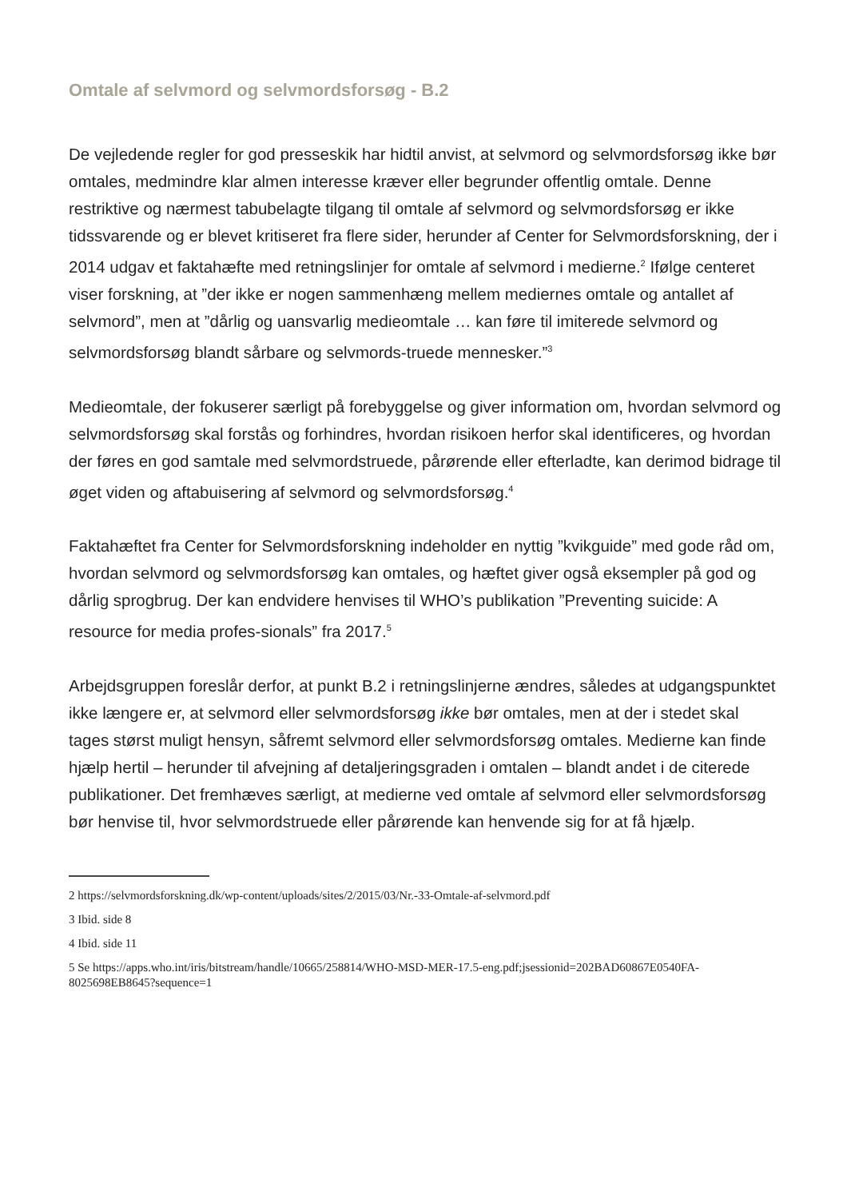Omtale af selvmord og selvmordsforsøg - B.2
De vejledende regler for god presseskik har hidtil anvist, at selvmord og selvmordsforsøg ikke bør omtales, medmindre klar almen interesse kræver eller begrunder offentlig omtale. Denne restriktive og nærmest tabubelagte tilgang til omtale af selvmord og selvmordsforsøg er ikke tidssvarende og er blevet kritiseret fra flere sider, herunder af Center for Selvmordsforskning, der i 2014 udgav et faktahæfte med retningslinjer for omtale af selvmord i medierne.<sup>2</sup> Ifølge centeret viser forskning, at ”der ikke er nogen sammenhæng mellem mediernes omtale og antallet af selvmord”, men at ”dårlig og uansvarlig medieomtale … kan føre til imiterede selvmord og selvmordsforsøg blandt sårbare og selvmords-truede mennesker.”<sup>3</sup>
Medieomtale, der fokuserer særligt på forebyggelse og giver information om, hvordan selvmord og selvmordsforsøg skal forstås og forhindres, hvordan risikoen herfor skal identificeres, og hvordan der føres en god samtale med selvmordstruede, pårørende eller efterladte, kan derimod bidrage til øget viden og aftabuisering af selvmord og selvmordsforsøg.<sup>4</sup>
Faktahæftet fra Center for Selvmordsforskning indeholder en nyttig ”kvikguide” med gode råd om, hvordan selvmord og selvmordsforsøg kan omtales, og hæftet giver også eksempler på god og dårlig sprogbrug. Der kan endvidere henvises til WHO’s publikation ”Preventing suicide: A resource for media profes-sionals” fra 2017.<sup>5</sup>
Arbejdsgruppen foreslår derfor, at punkt B.2 i retningslinjerne ændres, således at udgangspunktet ikke længere er, at selvmord eller selvmordsforsøg ikke bør omtales, men at der i stedet skal tages størst muligt hensyn, såfremt selvmord eller selvmordsforsøg omtales. Medierne kan finde hjælp hertil – herunder til afvejning af detaljeringsgraden i omtalen – blandt andet i de citerede publikationer. Det fremhæves særligt, at medierne ved omtale af selvmord eller selvmordsforsøg bør henvise til, hvor selvmordstruede eller pårørende kan henvende sig for at få hjælp.
2 https://selvmordsforskning.dk/wp-content/uploads/sites/2/2015/03/Nr.-33-Omtale-af-selvmord.pdf
3 Ibid. side 8
4 Ibid. side 11
5 Se https://apps.who.int/iris/bitstream/handle/10665/258814/WHO-MSD-MER-17.5-eng.pdf;jsessionid=202BAD60867E0540FA-8025698EB8645?sequence=1